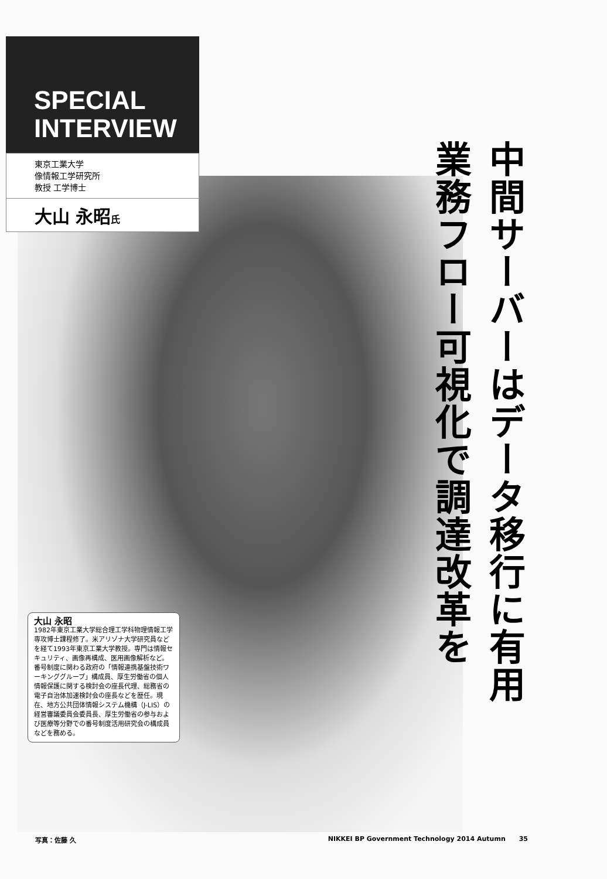SPECIAL
INTERVIEW
東京工業大学
像情報工学研究所
教授 工学博士
大山 永昭氏
中間サーバーはデータ移行に有用
業務フロー可視化で調達改革を
大山 永昭
1982年東京工業大学総合理工学科物理情報工学専攻博士課程修了。米アリゾナ大学研究員などを経て1993年東京工業大学教授。専門は情報セキュリティ、画像再構成、医用画像解析など。番号制度に関わる政府の「情報連携基盤技術ワーキンググループ」構成員、厚生労働省の個人情報保護に関する検討会の座長代理、総務省の電子自治体加速検討会の座長などを歴任。現在、地方公共団体情報システム機構（J-LIS）の経営審議委員会委員長、厚生労働省の参与および医療等分野での番号制度活用研究会の構成員などを務める。
写真：佐藤 久 NIKKEI BP Government Technology 2014 Autumn 35